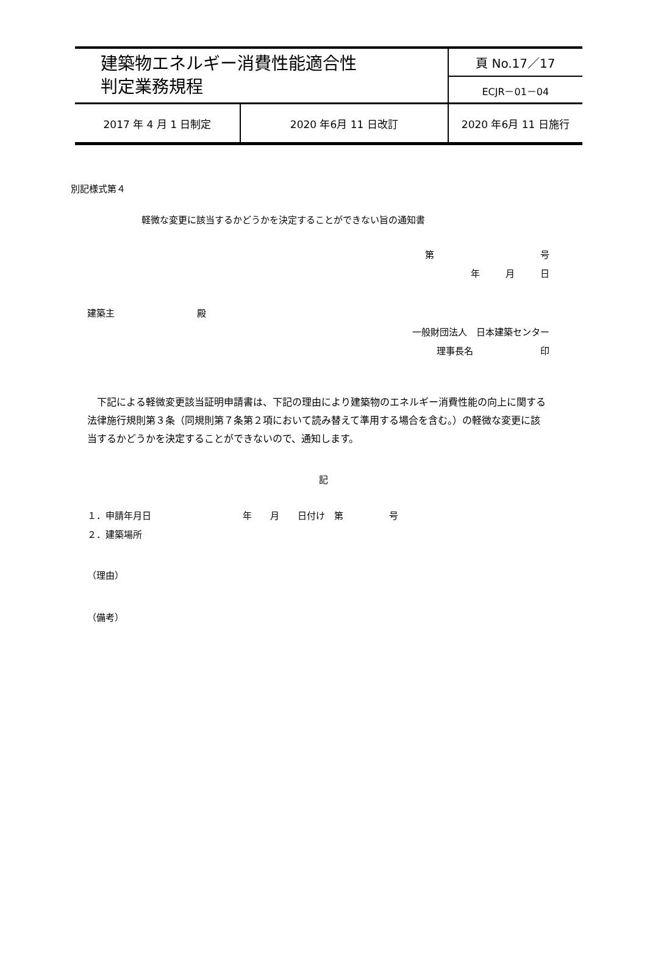| 建築物エネルギー消費性能適合性 判定業務規程 | | 頁 No.17／17 | |
| | | ECJR－01－04 | |
| 2017 年 4 月 1 日制定 | 2020 年6月 11 日改訂 | | 2020 年6月 11 日施行 |
別記様式第４
軽微な変更に該当するかどうかを決定することができない旨の通知書
第 号
年 月 日
建築主　　　　　　　　　殿
一般財団法人　日本建築センター
理事長名 印
　下記による軽微変更該当証明申請書は、下記の理由により建築物のエネルギー消費性能の向上に関する法律施行規則第３条（同規則第７条第２項において読み替えて準用する場合を含む。）の軽微な変更に該当するかどうかを決定することができないので、通知します。
記
１．申請年月日　　　　　　　　　　年　　月　　日付け　第　　　　　号
２．建築場所
（理由）
（備考）